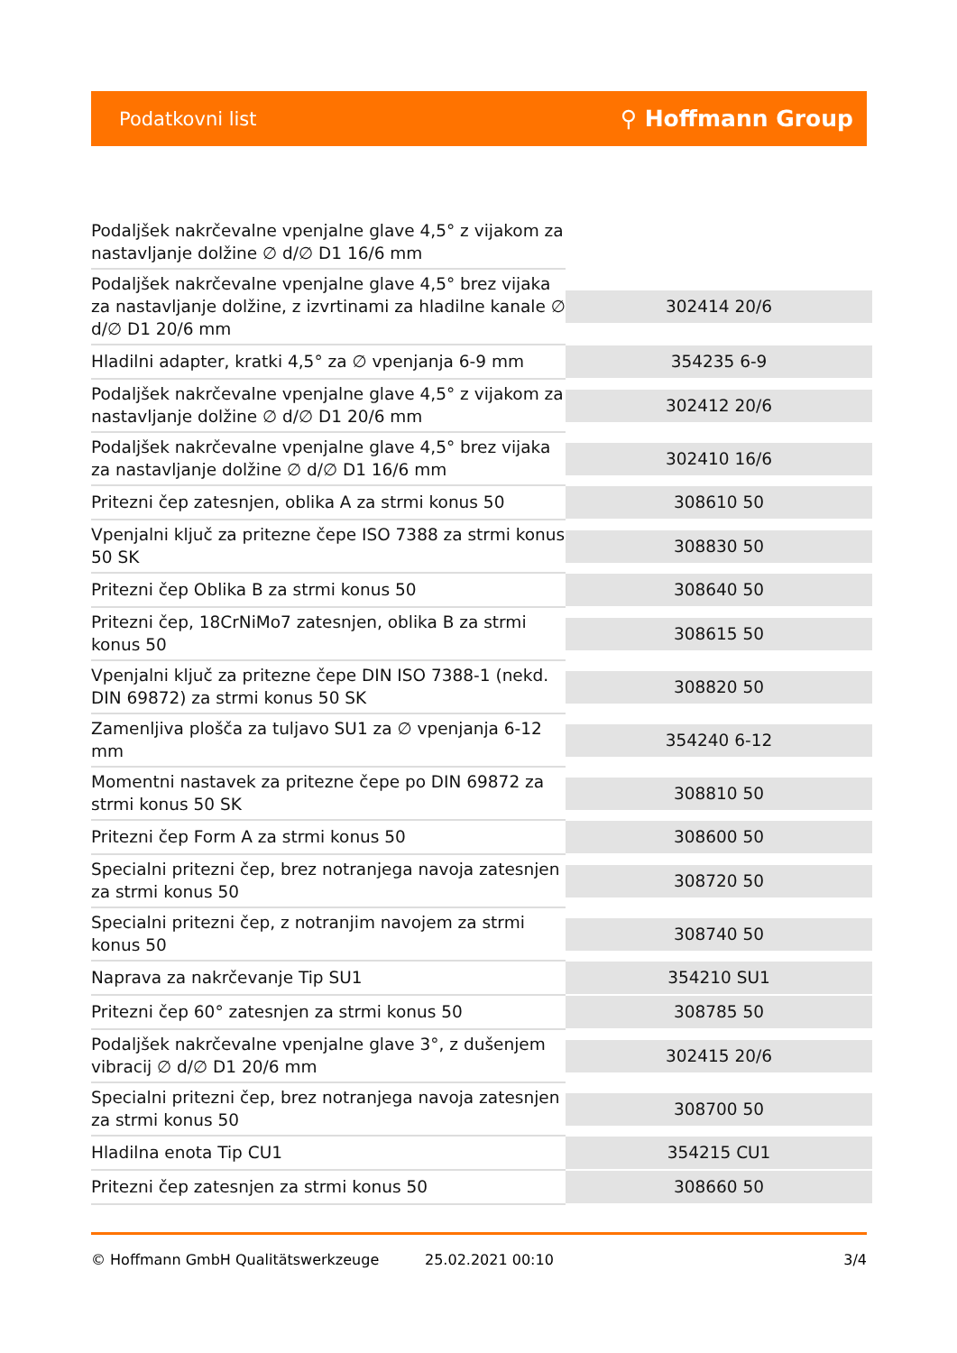Podatkovni list ⚲ Hoffmann Group
| Podaljšek nakrčevalne vpenjalne glave 4,5° z vijakom za nastavljanje dolžine ∅ d/∅ D1 16/6 mm | |
| Podaljšek nakrčevalne vpenjalne glave 4,5° brez vijaka za nastavljanje dolžine, z izvrtinami za hladilne kanale ∅ d/∅ D1 20/6 mm | 302414 20/6 |
| Hladilni adapter, kratki 4,5° za ∅ vpenjanja 6-9 mm | 354235 6-9 |
| Podaljšek nakrčevalne vpenjalne glave 4,5° z vijakom za nastavljanje dolžine ∅ d/∅ D1 20/6 mm | 302412 20/6 |
| Podaljšek nakrčevalne vpenjalne glave 4,5° brez vijaka za nastavljanje dolžine ∅ d/∅ D1 16/6 mm | 302410 16/6 |
| Pritezni čep zatesnjen, oblika A za strmi konus 50 | 308610 50 |
| Vpenjalni ključ za pritezne čepe ISO 7388 za strmi konus 50 SK | 308830 50 |
| Pritezni čep Oblika B za strmi konus 50 | 308640 50 |
| Pritezni čep, 18CrNiMo7 zatesnjen, oblika B za strmi konus 50 | 308615 50 |
| Vpenjalni ključ za pritezne čepe DIN ISO 7388-1 (nekd. DIN 69872) za strmi konus 50 SK | 308820 50 |
| Zamenljiva plošča za tuljavo SU1 za ∅ vpenjanja 6-12 mm | 354240 6-12 |
| Momentni nastavek za pritezne čepe po DIN 69872 za strmi konus 50 SK | 308810 50 |
| Pritezni čep Form A za strmi konus 50 | 308600 50 |
| Specialni pritezni čep, brez notranjega navoja zatesnjen za strmi konus 50 | 308720 50 |
| Specialni pritezni čep, z notranjim navojem za strmi konus 50 | 308740 50 |
| Naprava za nakrčevanje Tip SU1 | 354210 SU1 |
| Pritezni čep 60° zatesnjen za strmi konus 50 | 308785 50 |
| Podaljšek nakrčevalne vpenjalne glave 3°, z dušenjem vibracij ∅ d/∅ D1 20/6 mm | 302415 20/6 |
| Specialni pritezni čep, brez notranjega navoja zatesnjen za strmi konus 50 | 308700 50 |
| Hladilna enota Tip CU1 | 354215 CU1 |
| Pritezni čep zatesnjen za strmi konus 50 | 308660 50 |
© Hoffmann GmbH Qualitätswerkzeuge 25.02.2021 00:10 3/4